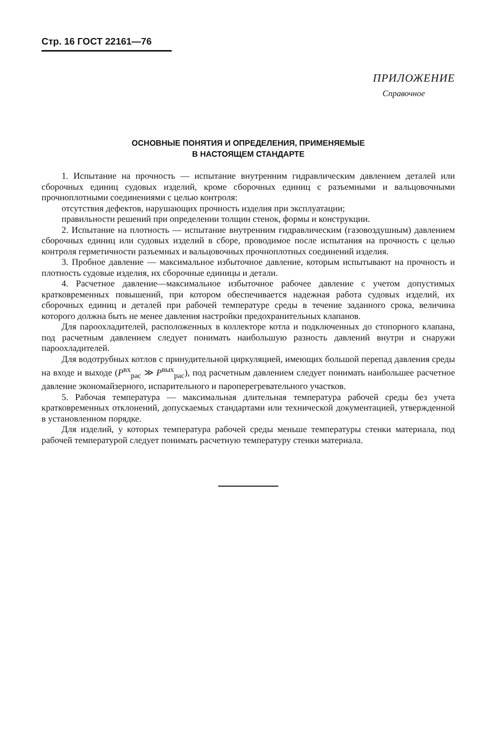Стр. 16 ГОСТ 22161—76
ПРИЛОЖЕНИЕ
Справочное
ОСНОВНЫЕ ПОНЯТИЯ И ОПРЕДЕЛЕНИЯ, ПРИМЕНЯЕМЫЕ
В НАСТОЯЩЕМ СТАНДАРТЕ
1. Испытание на прочность — испытание внутренним гидравлическим давлением деталей или сборочных единиц судовых изделий, кроме сборочных единиц с разъемными и вальцовочными прочноплотными соединениями с целью контроля:
отсутствия дефектов, нарушающих прочность изделия при эксплуатации;
правильности решений при определении толщин стенок, формы и конструкции.
2. Испытание на плотность — испытание внутренним гидравлическим (газовоздушным) давлением сборочных единиц или судовых изделий в сборе, проводимое после испытания на прочность с целью контроля герметичности разъемных и вальцовочных прочноплотных соединений изделия.
3. Пробное давление — максимальное избыточное давление, которым испытывают на прочность и плотность судовые изделия, их сборочные единицы и детали.
4. Расчетное давление—максимальное избыточное рабочее давление с учетом допустимых кратковременных повышений, при котором обеспечивается надежная работа судовых изделий, их сборочных единиц и деталей при рабочей температуре среды в течение заданного срока, величина которого должна быть не менее давления настройки предохранительных клапанов.
Для пароохладителей, расположенных в коллекторе котла и подключенных до стопорного клапана, под расчетным давлением следует понимать наибольшую разность давлений внутри и снаружи пароохладителей.
Для водотрубных котлов с принудительной циркуляцией, имеющих большой перепад давления среды на входе и выходе (P<sup>вх</sup><sub>рас</sub> ≫ P<sup>вых</sup><sub>рас</sub>), под расчетным давлением следует понимать наибольшее расчетное давление экономайзерного, испарительного и пароперегревательного участков.
5. Рабочая температура — максимальная длительная температура рабочей среды без учета кратковременных отклонений, допускаемых стандартами или технической документацией, утвержденной в установленном порядке.
Для изделий, у которых температура рабочей среды меньше температуры стенки материала, под рабочей температурой следует понимать расчетную температуру стенки материала.